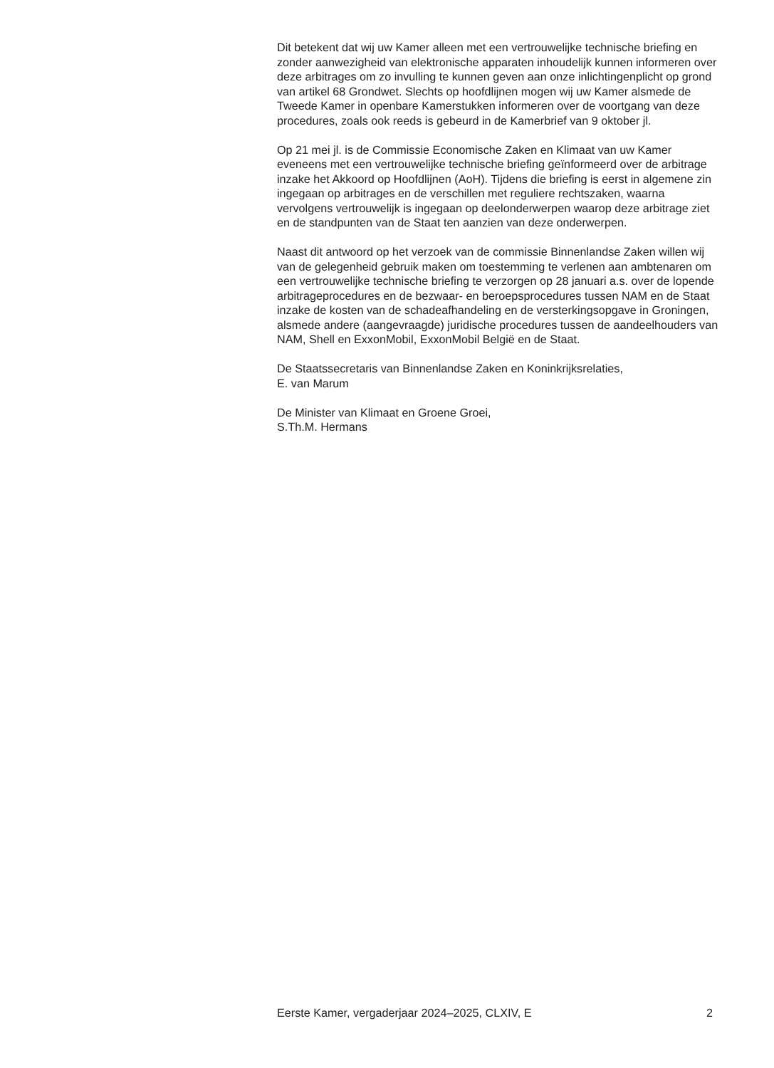Dit betekent dat wij uw Kamer alleen met een vertrouwelijke technische briefing en zonder aanwezigheid van elektronische apparaten inhoudelijk kunnen informeren over deze arbitrages om zo invulling te kunnen geven aan onze inlichtingenplicht op grond van artikel 68 Grondwet. Slechts op hoofdlijnen mogen wij uw Kamer alsmede de Tweede Kamer in openbare Kamerstukken informeren over de voortgang van deze procedures, zoals ook reeds is gebeurd in de Kamerbrief van 9 oktober jl.
Op 21 mei jl. is de Commissie Economische Zaken en Klimaat van uw Kamer eveneens met een vertrouwelijke technische briefing geïnformeerd over de arbitrage inzake het Akkoord op Hoofdlijnen (AoH). Tijdens die briefing is eerst in algemene zin ingegaan op arbitrages en de verschillen met reguliere rechtszaken, waarna vervolgens vertrouwelijk is ingegaan op deelonderwerpen waarop deze arbitrage ziet en de standpunten van de Staat ten aanzien van deze onderwerpen.
Naast dit antwoord op het verzoek van de commissie Binnenlandse Zaken willen wij van de gelegenheid gebruik maken om toestemming te verlenen aan ambtenaren om een vertrouwelijke technische briefing te verzorgen op 28 januari a.s. over de lopende arbitrageprocedures en de bezwaar- en beroepsprocedures tussen NAM en de Staat inzake de kosten van de schadeafhandeling en de versterkingsopgave in Groningen, alsmede andere (aangevraagde) juridische procedures tussen de aandeelhouders van NAM, Shell en ExxonMobil, ExxonMobil België en de Staat.
De Staatssecretaris van Binnenlandse Zaken en Koninkrijksrelaties,
E. van Marum
De Minister van Klimaat en Groene Groei,
S.Th.M. Hermans
Eerste Kamer, vergaderjaar 2024–2025, CLXIV, E 2